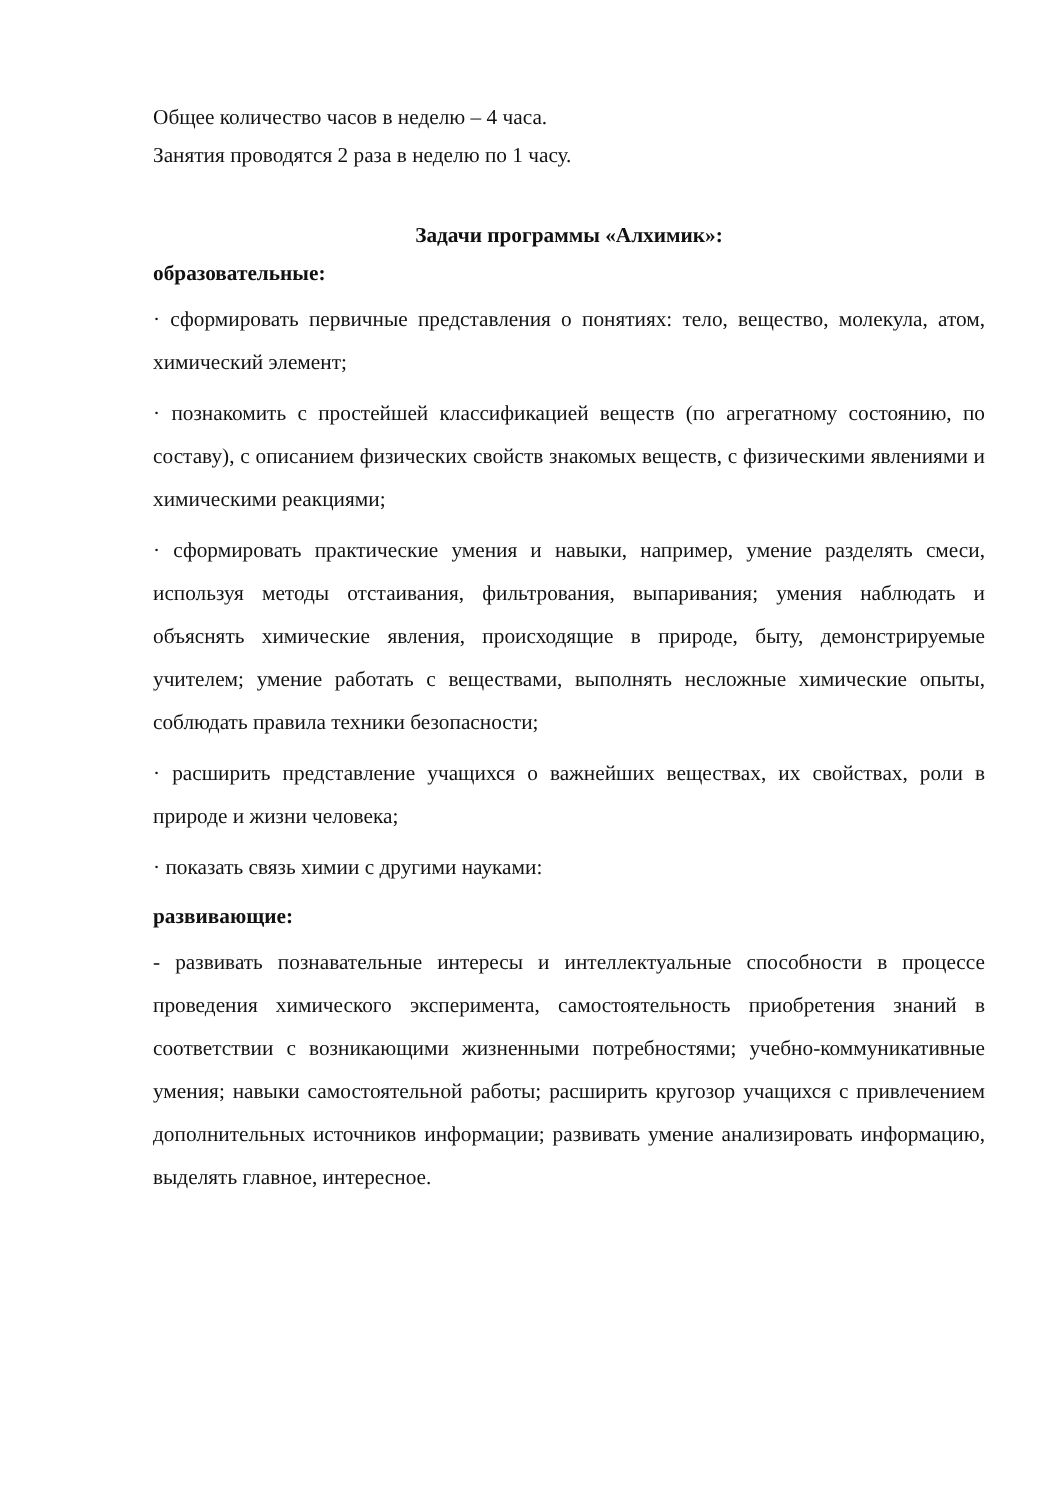Общее количество часов в неделю – 4 часа.
Занятия проводятся 2 раза в неделю по 1 часу.
Задачи программы «Алхимик»:
образовательные:
· сформировать первичные представления о понятиях: тело, вещество, молекула, атом, химический элемент;
· познакомить с простейшей классификацией веществ (по агрегатному состоянию, по составу), с описанием физических свойств знакомых веществ, с физическими явлениями и химическими реакциями;
· сформировать практические умения и навыки, например, умение разделять смеси, используя методы отстаивания, фильтрования, выпаривания; умения наблюдать и объяснять химические явления, происходящие в природе, быту, демонстрируемые учителем; умение работать с веществами, выполнять несложные химические опыты, соблюдать правила техники безопасности;
· расширить представление учащихся о важнейших веществах, их свойствах, роли в природе и жизни человека;
· показать связь химии с другими науками:
развивающие:
- развивать познавательные интересы и интеллектуальные способности в процессе проведения химического эксперимента, самостоятельность приобретения знаний в соответствии с возникающими жизненными потребностями; учебно-коммуникативные умения; навыки самостоятельной работы; расширить кругозор учащихся с привлечением дополнительных источников информации; развивать умение анализировать информацию, выделять главное, интересное.